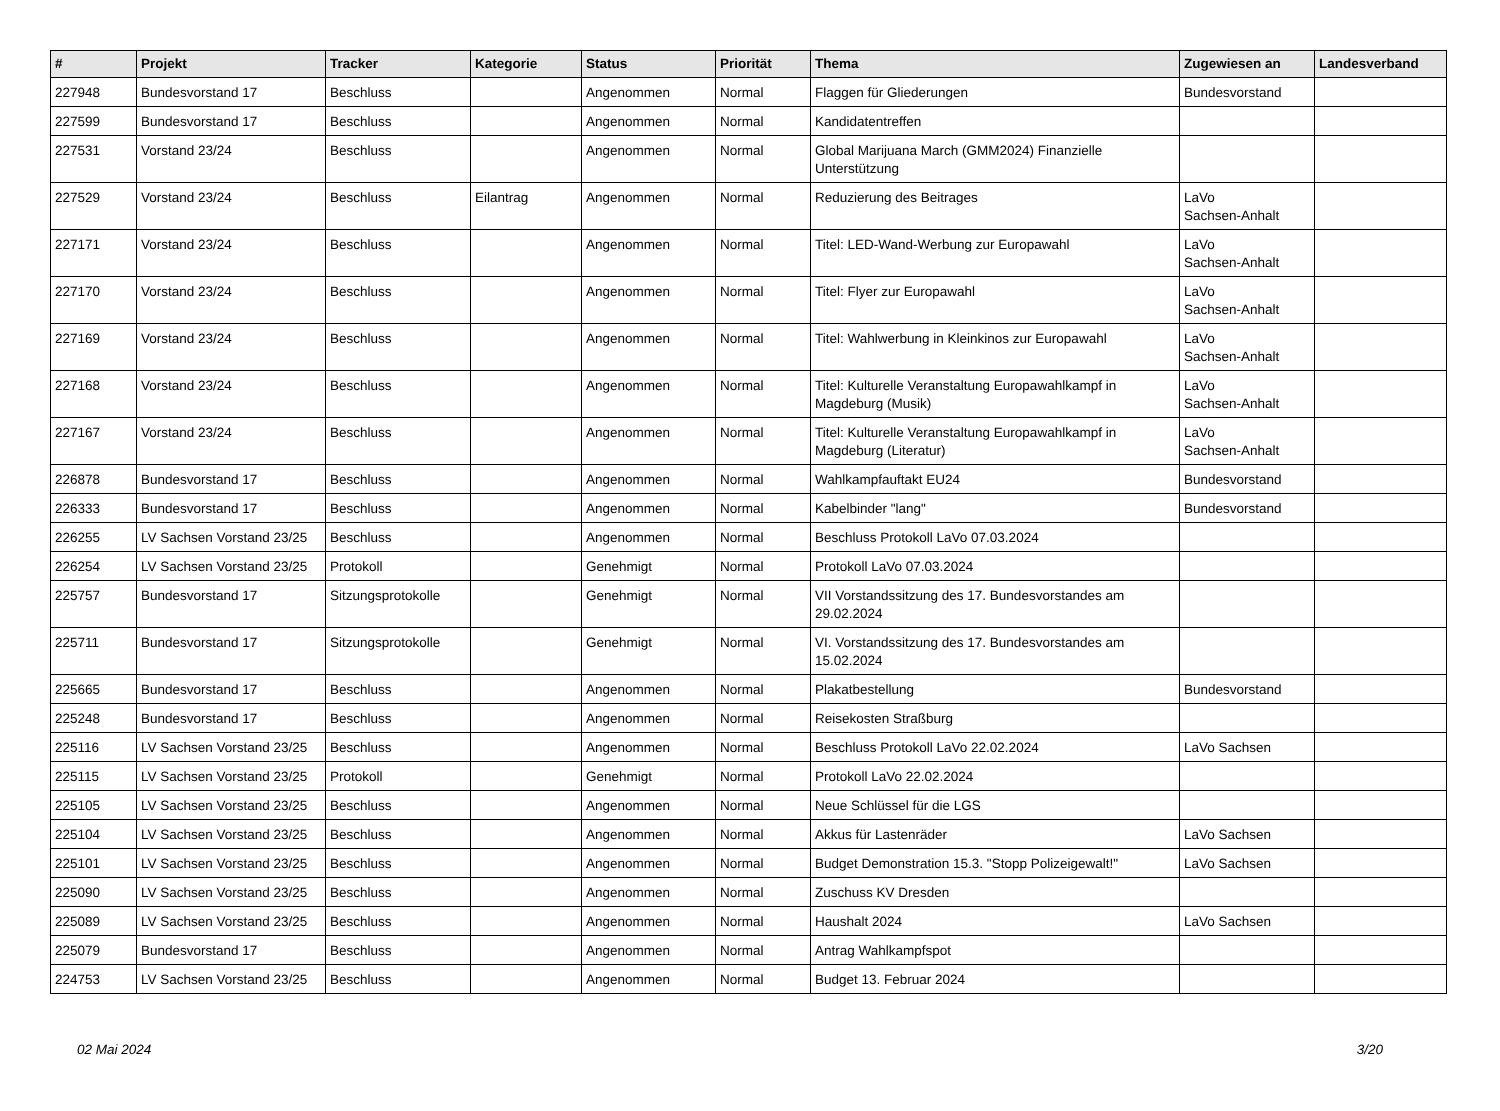| # | Projekt | Tracker | Kategorie | Status | Priorität | Thema | Zugewiesen an | Landesverband |
| --- | --- | --- | --- | --- | --- | --- | --- | --- |
| 227948 | Bundesvorstand 17 | Beschluss | | Angenommen | Normal | Flaggen für Gliederungen | Bundesvorstand | |
| 227599 | Bundesvorstand 17 | Beschluss | | Angenommen | Normal | Kandidatentreffen | | |
| 227531 | Vorstand 23/24 | Beschluss | | Angenommen | Normal | Global Marijuana March (GMM2024) Finanzielle Unterstützung | | |
| 227529 | Vorstand 23/24 | Beschluss | Eilantrag | Angenommen | Normal | Reduzierung des Beitrages | LaVo Sachsen-Anhalt | |
| 227171 | Vorstand 23/24 | Beschluss | | Angenommen | Normal | Titel: LED-Wand-Werbung zur Europawahl | LaVo Sachsen-Anhalt | |
| 227170 | Vorstand 23/24 | Beschluss | | Angenommen | Normal | Titel: Flyer zur Europawahl | LaVo Sachsen-Anhalt | |
| 227169 | Vorstand 23/24 | Beschluss | | Angenommen | Normal | Titel: Wahlwerbung in Kleinkinos zur Europawahl | LaVo Sachsen-Anhalt | |
| 227168 | Vorstand 23/24 | Beschluss | | Angenommen | Normal | Titel: Kulturelle Veranstaltung Europawahlkampf in Magdeburg (Musik) | LaVo Sachsen-Anhalt | |
| 227167 | Vorstand 23/24 | Beschluss | | Angenommen | Normal | Titel: Kulturelle Veranstaltung Europawahlkampf in Magdeburg (Literatur) | LaVo Sachsen-Anhalt | |
| 226878 | Bundesvorstand 17 | Beschluss | | Angenommen | Normal | Wahlkampfauftakt EU24 | Bundesvorstand | |
| 226333 | Bundesvorstand 17 | Beschluss | | Angenommen | Normal | Kabelbinder "lang" | Bundesvorstand | |
| 226255 | LV Sachsen Vorstand 23/25 | Beschluss | | Angenommen | Normal | Beschluss Protokoll LaVo 07.03.2024 | | |
| 226254 | LV Sachsen Vorstand 23/25 | Protokoll | | Genehmigt | Normal | Protokoll LaVo 07.03.2024 | | |
| 225757 | Bundesvorstand 17 | Sitzungsprotokolle | | Genehmigt | Normal | VII Vorstandssitzung des 17. Bundesvorstandes am 29.02.2024 | | |
| 225711 | Bundesvorstand 17 | Sitzungsprotokolle | | Genehmigt | Normal | VI. Vorstandssitzung des 17. Bundesvorstandes am 15.02.2024 | | |
| 225665 | Bundesvorstand 17 | Beschluss | | Angenommen | Normal | Plakatbestellung | Bundesvorstand | |
| 225248 | Bundesvorstand 17 | Beschluss | | Angenommen | Normal | Reisekosten Straßburg | | |
| 225116 | LV Sachsen Vorstand 23/25 | Beschluss | | Angenommen | Normal | Beschluss Protokoll LaVo 22.02.2024 | LaVo Sachsen | |
| 225115 | LV Sachsen Vorstand 23/25 | Protokoll | | Genehmigt | Normal | Protokoll LaVo 22.02.2024 | | |
| 225105 | LV Sachsen Vorstand 23/25 | Beschluss | | Angenommen | Normal | Neue Schlüssel für die LGS | | |
| 225104 | LV Sachsen Vorstand 23/25 | Beschluss | | Angenommen | Normal | Akkus für Lastenräder | LaVo Sachsen | |
| 225101 | LV Sachsen Vorstand 23/25 | Beschluss | | Angenommen | Normal | Budget Demonstration 15.3. "Stopp Polizeigewalt!" | LaVo Sachsen | |
| 225090 | LV Sachsen Vorstand 23/25 | Beschluss | | Angenommen | Normal | Zuschuss KV Dresden | | |
| 225089 | LV Sachsen Vorstand 23/25 | Beschluss | | Angenommen | Normal | Haushalt 2024 | LaVo Sachsen | |
| 225079 | Bundesvorstand 17 | Beschluss | | Angenommen | Normal | Antrag Wahlkampfspot | | |
| 224753 | LV Sachsen Vorstand 23/25 | Beschluss | | Angenommen | Normal | Budget 13. Februar 2024 | | |
02 Mai 2024 3/20